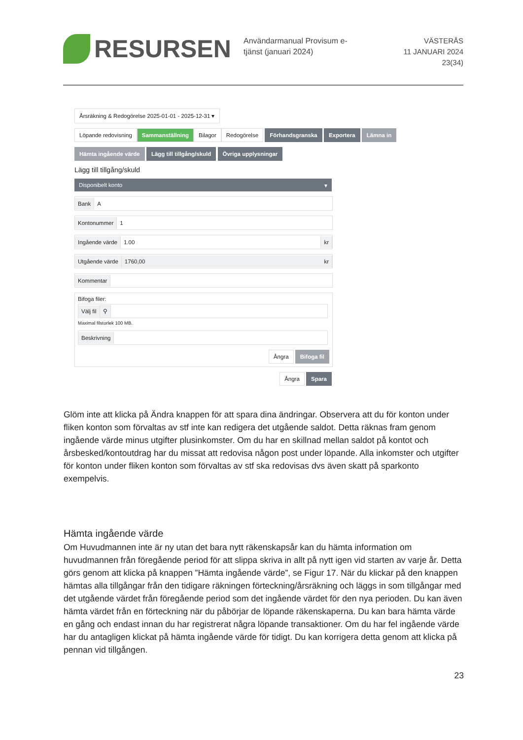RESURSEN
Användarmanual Provisum e-tjänst (januari 2024)
VÄSTERÅS
11 JANUARI 2024
23(34)
Årsräkning & Redogörelse 2025-01-01 - 2025-12-31 ▾
Löpande redovisning Sammanställning Bilagor Redogörelse Förhandsgranska Exportera Lämna in
Hämta ingående värde Lägg till tillgång/skuld Övriga upplysningar
Lägg till tillgång/skuld
Disponibelt konto ▾
Bank A
Kontonummer 1
Ingående värde 1.00 kr
Utgående värde 1760,00 kr
Kommentar
Bifoga filer:
Välj fil ⚲
Maximal filstorlek 100 MB.
Beskrivning
Ångra Bifoga fil
Ångra Spara
Glöm inte att klicka på Ändra knappen för att spara dina ändringar. Observera att du för konton under fliken konton som förvaltas av stf inte kan redigera det utgående saldot. Detta räknas fram genom ingående värde minus utgifter plusinkomster. Om du har en skillnad mellan saldot på kontot och årsbesked/kontoutdrag har du missat att redovisa någon post under löpande. Alla inkomster och utgifter för konton under fliken konton som förvaltas av stf ska redovisas dvs även skatt på sparkonto exempelvis.
Hämta ingående värde
Om Huvudmannen inte är ny utan det bara nytt räkenskapsår kan du hämta information om huvudmannen från föregående period för att slippa skriva in allt på nytt igen vid starten av varje år. Detta görs genom att klicka på knappen ”Hämta ingående värde”, se Figur 17. När du klickar på den knappen hämtas alla tillgångar från den tidigare räkningen förteckning/årsräkning och läggs in som tillgångar med det utgående värdet från föregående period som det ingående värdet för den nya perioden. Du kan även hämta värdet från en förteckning när du påbörjar de löpande räkenskaperna. Du kan bara hämta värde en gång och endast innan du har registrerat några löpande transaktioner. Om du har fel ingående värde har du antagligen klickat på hämta ingående värde för tidigt. Du kan korrigera detta genom att klicka på pennan vid tillgången.
23